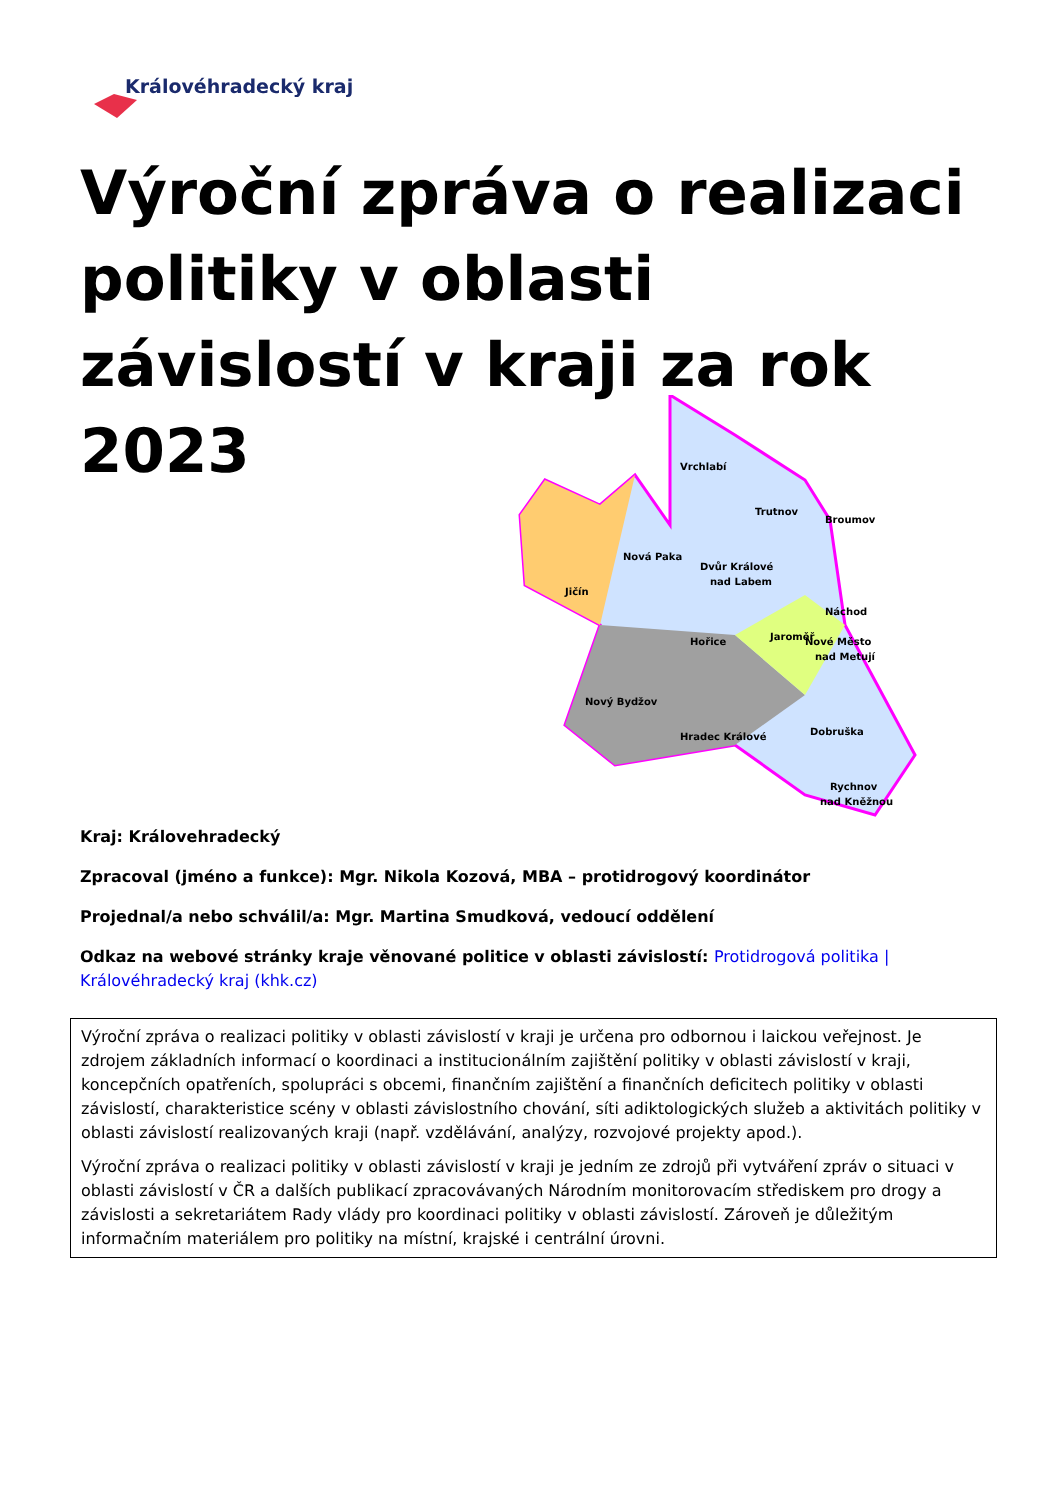Královéhradecký kraj
Výroční zpráva o realizaci politiky v oblasti závislostí v kraji za rok 2023
Vrchlabí
Trutnov
Broumov
Nová Paka
Dvůr Králové
nad Labem
Jičín
Náchod
Jaroměř
Nové Město
nad Metují
Hořice
Nový Bydžov
Hradec Králové
Dobruška
Rychnov
nad Kněžnou
Kraj: Královehradecký
Zpracoval (jméno a funkce): Mgr. Nikola Kozová, MBA – protidrogový koordinátor
Projednal/a nebo schválil/a: Mgr. Martina Smudková, vedoucí oddělení
Odkaz na webové stránky kraje věnované politice v oblasti závislostí: Protidrogová politika | Královéhradecký kraj (khk.cz)
Výroční zpráva o realizaci politiky v oblasti závislostí v kraji je určena pro odbornou i laickou veřejnost. Je zdrojem základních informací o koordinaci a institucionálním zajištění politiky v oblasti závislostí v kraji, koncepčních opatřeních, spolupráci s obcemi, finančním zajištění a finančních deficitech politiky v oblasti závislostí, charakteristice scény v oblasti závislostního chování, síti adiktologických služeb a aktivitách politiky v oblasti závislostí realizovaných kraji (např. vzdělávání, analýzy, rozvojové projekty apod.).
Výroční zpráva o realizaci politiky v oblasti závislostí v kraji je jedním ze zdrojů při vytváření zpráv o situaci v oblasti závislostí v ČR a dalších publikací zpracovávaných Národním monitorovacím střediskem pro drogy a závislosti a sekretariátem Rady vlády pro koordinaci politiky v oblasti závislostí. Zároveň je důležitým informačním materiálem pro politiky na místní, krajské i centrální úrovni.